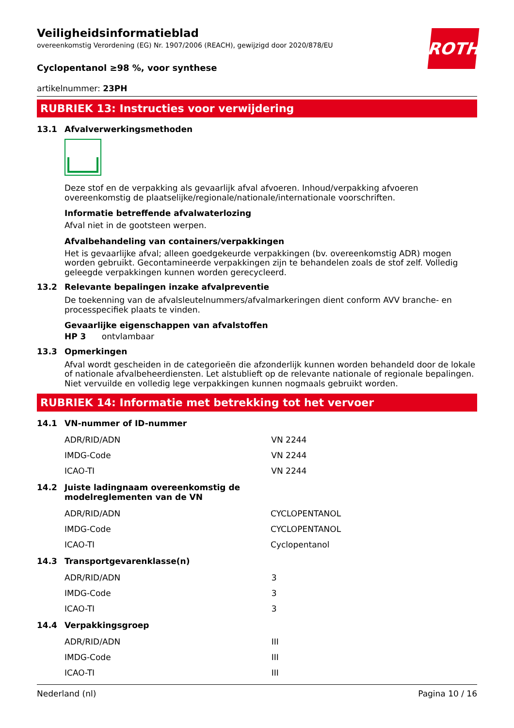ROTH
Veiligheidsinformatieblad
overeenkomstig Verordening (EG) Nr. 1907/2006 (REACH), gewijzigd door 2020/878/EU
Cyclopentanol ≥98 %, voor synthese
artikelnummer: 23PH
RUBRIEK 13: Instructies voor verwijdering
13.1 Afvalverwerkingsmethoden
Deze stof en de verpakking als gevaarlijk afval afvoeren. Inhoud/verpakking afvoeren overeenkomstig de plaatselijke/regionale/nationale/internationale voorschriften.
Informatie betreffende afvalwaterlozing
Afval niet in de gootsteen werpen.
Afvalbehandeling van containers/verpakkingen
Het is gevaarlijke afval; alleen goedgekeurde verpakkingen (bv. overeenkomstig ADR) mogen worden gebruikt. Gecontamineerde verpakkingen zijn te behandelen zoals de stof zelf. Volledig geleegde verpakkingen kunnen worden gerecycleerd.
13.2 Relevante bepalingen inzake afvalpreventie
De toekenning van de afvalsleutelnummers/afvalmarkeringen dient conform AVV branche- en processpecifiek plaats te vinden.
Gevaarlijke eigenschappen van afvalstoffen
HP 3 ontvlambaar
13.3 Opmerkingen
Afval wordt gescheiden in de categorieën die afzonderlijk kunnen worden behandeld door de lokale of nationale afvalbeheerdiensten. Let alstublieft op de relevante nationale of regionale bepalingen. Niet vervuilde en volledig lege verpakkingen kunnen nogmaals gebruikt worden.
RUBRIEK 14: Informatie met betrekking tot het vervoer
14.1 VN-nummer of ID-nummer
| ADR/RID/ADN | VN 2244 |
| IMDG-Code | VN 2244 |
| ICAO-TI | VN 2244 |
14.2 Juiste ladingnaam overeenkomstig de
modelreglementen van de VN
| ADR/RID/ADN | CYCLOPENTANOL |
| IMDG-Code | CYCLOPENTANOL |
| ICAO-TI | Cyclopentanol |
14.3 Transportgevarenklasse(n)
| ADR/RID/ADN | 3 |
| IMDG-Code | 3 |
| ICAO-TI | 3 |
14.4 Verpakkingsgroep
| ADR/RID/ADN | III |
| IMDG-Code | III |
| ICAO-TI | III |
Nederland (nl) Pagina 10 / 16